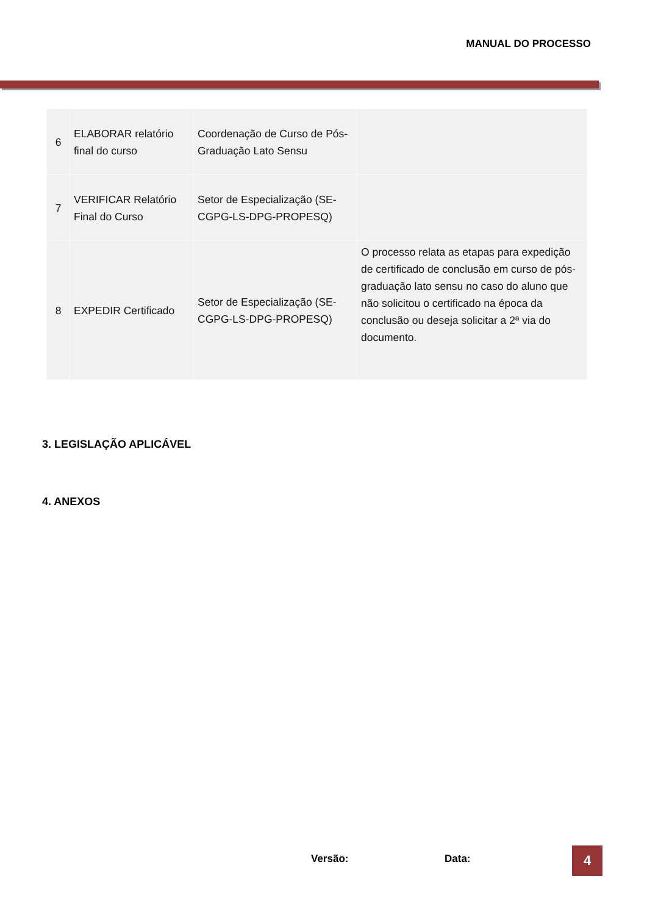MANUAL DO PROCESSO
| 6 | ELABORAR relatório final do curso | Coordenação de Curso de Pós-Graduação Lato Sensu | |
| 7 | VERIFICAR Relatório Final do Curso | Setor de Especialização (SE-CGPG-LS-DPG-PROPESQ) | |
| 8 | EXPEDIR Certificado | Setor de Especialização (SE-CGPG-LS-DPG-PROPESQ) | O processo relata as etapas para expedição de certificado de conclusão em curso de pós-graduação lato sensu no caso do aluno que não solicitou o certificado na época da conclusão ou deseja solicitar a 2ª via do documento. |
3. LEGISLAÇÃO APLICÁVEL
4. ANEXOS
Versão: Data: 4